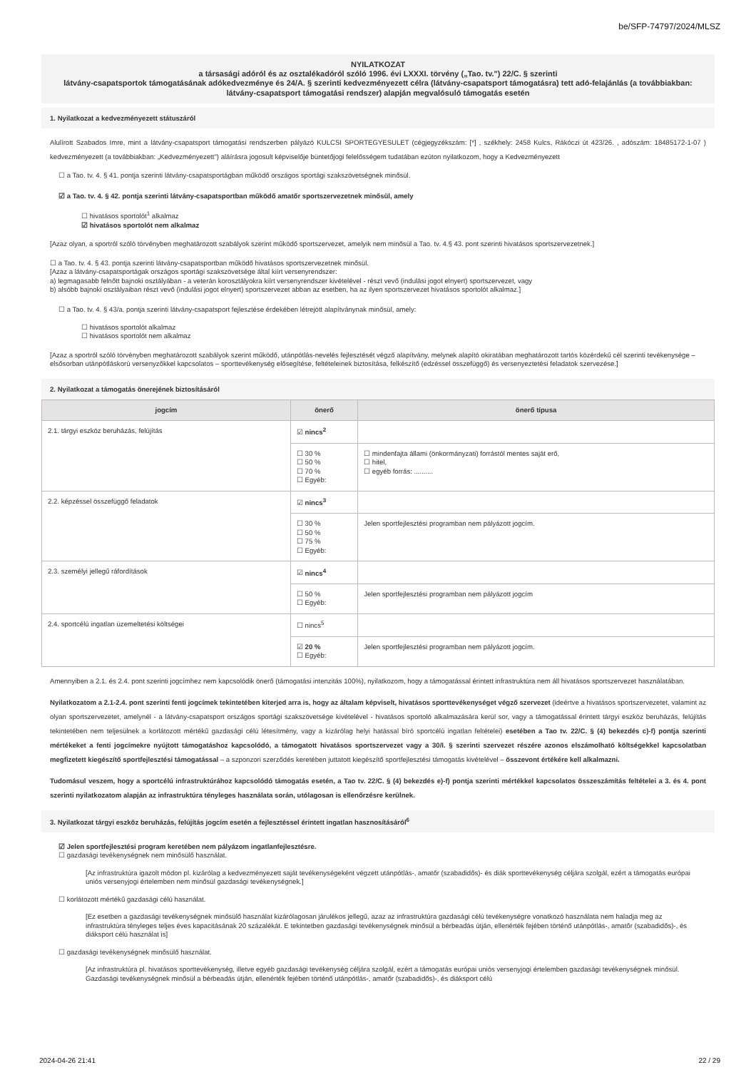be/SFP-74797/2024/MLSZ
NYILATKOZAT
a társasági adóról és az osztalékadóról szóló 1996. évi LXXXI. törvény („Tao. tv.") 22/C. § szerinti
látvány-csapatsportok támogatásának adókedvezménye és 24/A. § szerinti kedvezményezett célra (látvány-csapatsport támogatásra) tett adó-felajánlás (a továbbiakban: látvány-csapatsport támogatási rendszer) alapján megvalósuló támogatás esetén
1. Nyilatkozat a kedvezményezett státuszáról
Alulírott Szabados Imre, mint a látvány-csapatsport támogatási rendszerben pályázó KULCSI SPORTEGYESULET (cégjegyzékszám: [*] , székhely: 2458 Kulcs, Rákóczi út 423/26. , adószám: 18485172-1-07 ) kedvezményezett (a továbbiakban: „Kedvezményezett") aláírásra jogosult képviselője büntetőjogi felelősségem tudatában ezúton nyilatkozom, hogy a Kedvezményezett
☐ a Tao. tv. 4. § 41. pontja szerinti látvány-csapatsportágban működő országos sportági szakszövetségnek minősül.
☑ a Tao. tv. 4. § 42. pontja szerinti látvány-csapatsportban működő amatőr sportszervezetnek minősül, amely
☐ hivatásos sportolót<sup>1</sup> alkalmaz
☑ hivatásos sportolót nem alkalmaz
[Azaz olyan, a sportról szóló törvényben meghatározott szabályok szerint működő sportszervezet, amelyik nem minősül a Tao. tv. 4.§ 43. pont szerinti hivatásos sportszervezetnek.]
☐ a Tao. tv. 4. § 43. pontja szerinti látvány-csapatsportban működő hivatásos sportszervezetnek minősül.
[Azaz a látvány-csapatsportágak országos sportági szakszövetsége által kiírt versenyrendszer:
a) legmagasabb felnőtt bajnoki osztályában - a veterán korosztályokra kiírt versenyrendszer kivételével - részt vevő (indulási jogot elnyert) sportszervezet, vagy
b) alsóbb bajnoki osztályaiban részt vevő (indulási jogot elnyert) sportszervezet abban az esetben, ha az ilyen sportszervezet hivatásos sportolót alkalmaz.]
☐ a Tao. tv. 4. § 43/a. pontja szerinti látvány-csapatsport fejlesztése érdekében létrejött alapítványnak minősül, amely:
☐ hivatásos sportolót alkalmaz
☐ hivatásos sportolót nem alkalmaz
[Azaz a sportról szóló törvényben meghatározott szabályok szerint működő, utánpótlás-nevelés fejlesztését végző alapítvány, melynek alapító okiratában meghatározott tartós közérdekű cél szerinti tevékenysége – elsősorban utánpótláskorú versenyzőkkel kapcsolatos – sporttevékenység elősegítése, feltételeinek biztosítása, felkészítő (edzéssel összefüggő) és versenyeztetési feladatok szervezése.]
2. Nyilatkozat a támogatás önerejének biztosításáról
| jogcím | önerő | önerő típusa |
| --- | --- | --- |
| 2.1. tárgyi eszköz beruházás, felújítás | ☑ nincs<sup>2</sup> | |
| | ☐ 30 % ☐ 50 % ☐ 70 % ☐ Egyéb: | ☐ mindenfajta állami (önkormányzati) forrástól mentes saját erő, ☐ hitel, ☐ egyéb forrás: .......... |
| 2.2. képzéssel összefüggő feladatok | ☑ nincs<sup>3</sup> | |
| | ☐ 30 % ☐ 50 % ☐ 75 % ☐ Egyéb: | Jelen sportfejlesztési programban nem pályázott jogcím. |
| 2.3. személyi jellegű ráfordítások | ☑ nincs<sup>4</sup> | |
| | ☐ 50 % ☐ Egyéb: | Jelen sportfejlesztési programban nem pályázott jogcím |
| 2.4. sportcélú ingatlan üzemeltetési költségei | ☐ nincs<sup>5</sup> | |
| | ☑ 20 % ☐ Egyéb: | Jelen sportfejlesztési programban nem pályázott jogcím. |
Amennyiben a 2.1. és 2.4. pont szerinti jogcímhez nem kapcsolódik önerő (támogatási intenzitás 100%), nyilatkozom, hogy a támogatással érintett infrastruktúra nem áll hivatásos sportszervezet használatában.
Nyilatkozatom a 2.1-2.4. pont szerinti fenti jogcímek tekintetében kiterjed arra is, hogy az általam képviselt, hivatásos sporttevékenységet végző szervezet (ideértve a hivatásos sportszervezetet, valamint az olyan sportszervezetet, amelynél - a látvány-csapatsport országos sportági szakszövetsége kivételével - hivatásos sportoló alkalmazására kerül sor, vagy a támogatással érintett tárgyi eszköz beruházás, felújítás tekintetében nem teljesülnek a korlátozott mértékű gazdasági célú létesítmény, vagy a kizárólag helyi hatással bíró sportcélú ingatlan feltételei) esetében a Tao tv. 22/C. § (4) bekezdés c)-f) pontja szerinti mértékeket a fenti jogcímekre nyújtott támogatáshoz kapcsolódó, a támogatott hivatásos sportszervezet vagy a 30/I. § szerinti szervezet részére azonos elszámolható költségekkel kapcsolatban megfizetett kiegészítő sportfejlesztési támogatással – a szponzori szerződés keretében juttatott kiegészítő sportfejlesztési támogatás kivételével – összevont értékére kell alkalmazni.
Tudomásul veszem, hogy a sportcélú infrastruktúrához kapcsolódó támogatás esetén, a Tao tv. 22/C. § (4) bekezdés e)-f) pontja szerinti mértékkel kapcsolatos összeszámítás feltételei a 3. és 4. pont szerinti nyilatkozatom alapján az infrastruktúra tényleges használata során, utólagosan is ellenőrzésre kerülnek.
3. Nyilatkozat tárgyi eszköz beruházás, felújítás jogcím esetén a fejlesztéssel érintett ingatlan hasznosításáról<sup>6</sup>
☑ Jelen sportfejlesztési program keretében nem pályázom ingatlanfejlesztésre.
☐ gazdasági tevékenységnek nem minősülő használat.
[Az infrastruktúra igazolt módon pl. kizárólag a kedvezményezett saját tevékenységeként végzett utánpótlás-, amatőr (szabadidős)- és diák sporttevékenység céljára szolgál, ezért a támogatás európai uniós versenyjogi értelemben nem minősül gazdasági tevékenységnek.]
☐ korlátozott mértékű gazdasági célú használat.
[Ez esetben a gazdasági tevékenységnek minősülő használat kizárólagosan járulékos jellegű, azaz az infrastruktúra gazdasági célú tevékenységre vonatkozó használata nem haladja meg az infrastruktúra tényleges teljes éves kapacitásának 20 százalékát. E tekintetben gazdasági tevékenységnek minősül a bérbeadás útján, ellenérték fejében történő utánpótlás-, amatőr (szabadidős)-, és diáksport célú használat is]
☐ gazdasági tevékenységnek minősülő használat.
[Az infrastruktúra pl. hivatásos sporttevékenység, illetve egyéb gazdasági tevékenység céljára szolgál, ezért a támogatás európai uniós versenyjogi értelemben gazdasági tevékenységnek minősül. Gazdasági tevékenységnek minősül a bérbeadás útján, ellenérték fejében történő utánpótlás-, amatőr (szabadidős)-, és diáksport célú
2024-04-26 21:41 22 / 29